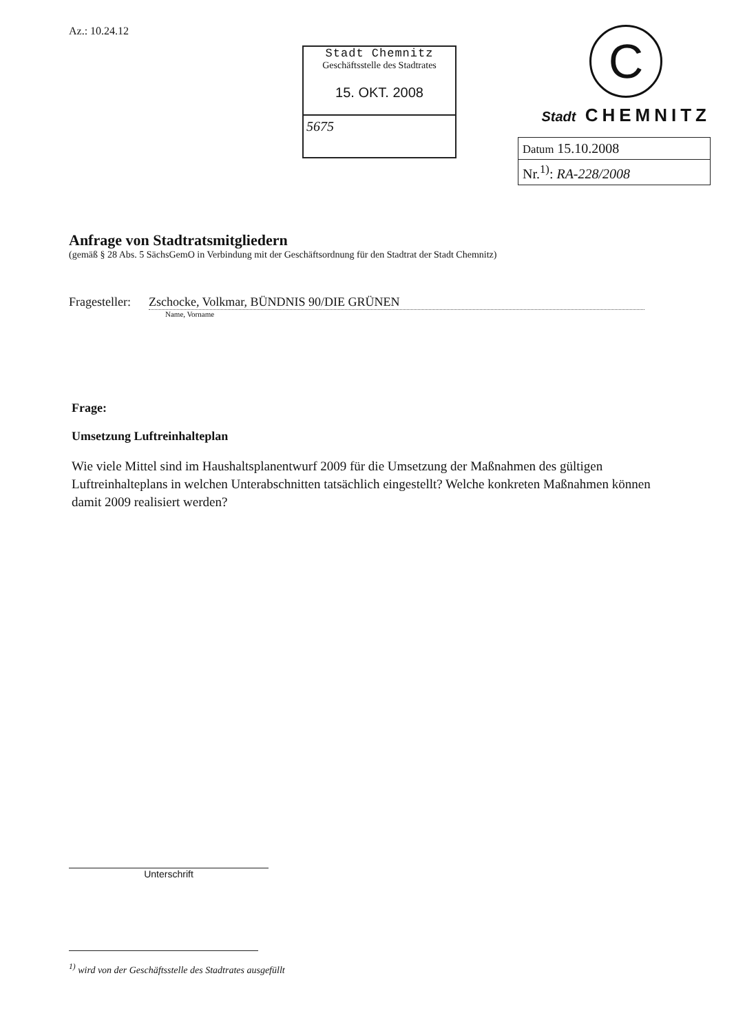Az.: 10.24.12
Stadt Chemnitz
Geschäftsstelle des Stadtrates
15. OKT. 2008
5675
C
Stadt CHEMNITZ
| Datum 15.10.2008 |
| Nr.<sup>1)</sup>: RA-228/2008 |
Anfrage von Stadtratsmitgliedern
(gemäß § 28 Abs. 5 SächsGemO in Verbindung mit der Geschäftsordnung für den Stadtrat der Stadt Chemnitz)
Fragesteller: Zschocke, Volkmar, BÜNDNIS 90/DIE GRÜNEN
Name, Vorname
Frage:
Umsetzung Luftreinhalteplan
Wie viele Mittel sind im Haushaltsplanentwurf 2009 für die Umsetzung der Maßnahmen des gültigen Luftreinhalteplans in welchen Unterabschnitten tatsächlich eingestellt? Welche konkreten Maßnahmen können damit 2009 realisiert werden?
Unterschrift
<sup>1)</sup> wird von der Geschäftsstelle des Stadtrates ausgefüllt